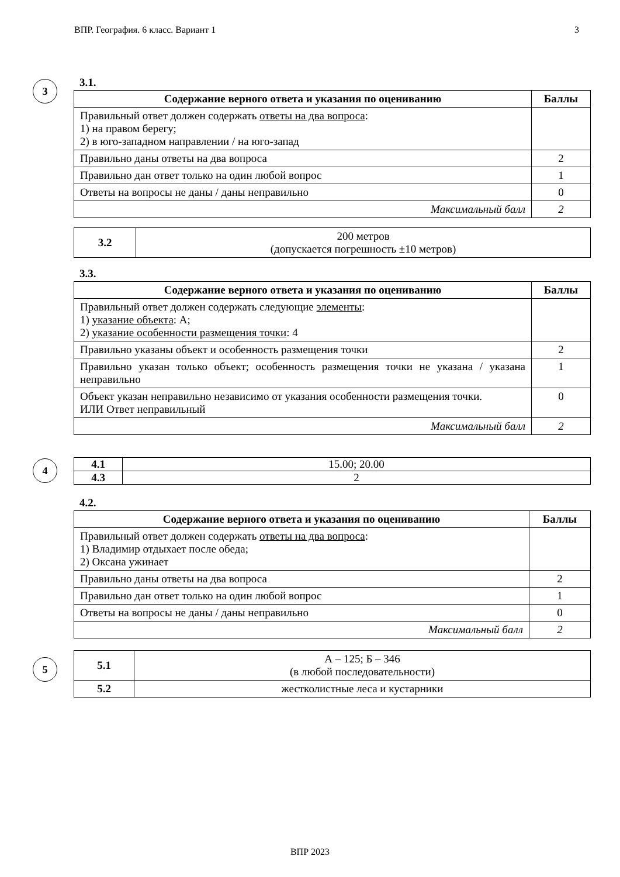ВПР. География. 6 класс. Вариант 1 3
3
3.1.
| Содержание верного ответа и указания по оцениванию | Баллы |
| --- | --- |
| Правильный ответ должен содержать ответы на два вопроса : 1) на правом берегу; 2) в юго-западном направлении / на юго-запад | |
| Правильно даны ответы на два вопроса | 2 |
| Правильно дан ответ только на один любой вопрос | 1 |
| Ответы на вопросы не даны / даны неправильно | 0 |
| Максимальный балл | 2 |
| 3.2 | 200 метров (допускается погрешность ±10 метров) |
3.3.
| Содержание верного ответа и указания по оцениванию | Баллы |
| --- | --- |
| Правильный ответ должен содержать следующие элементы : 1) указание объекта : А; 2) указание особенности размещения точки : 4 | |
| Правильно указаны объект и особенность размещения точки | 2 |
| Правильно указан только объект; особенность размещения точки не указана / указана неправильно | 1 |
| Объект указан неправильно независимо от указания особенности размещения точки. ИЛИ Ответ неправильный | 0 |
| Максимальный балл | 2 |
4
| 4.1 | 15.00; 20.00 |
| 4.3 | 2 |
4.2.
| Содержание верного ответа и указания по оцениванию | Баллы |
| --- | --- |
| Правильный ответ должен содержать ответы на два вопроса : 1) Владимир отдыхает после обеда; 2) Оксана ужинает | |
| Правильно даны ответы на два вопроса | 2 |
| Правильно дан ответ только на один любой вопрос | 1 |
| Ответы на вопросы не даны / даны неправильно | 0 |
| Максимальный балл | 2 |
5
| 5.1 | А – 125; Б – 346 (в любой последовательности) |
| 5.2 | жестколистные леса и кустарники |
ВПР 2023